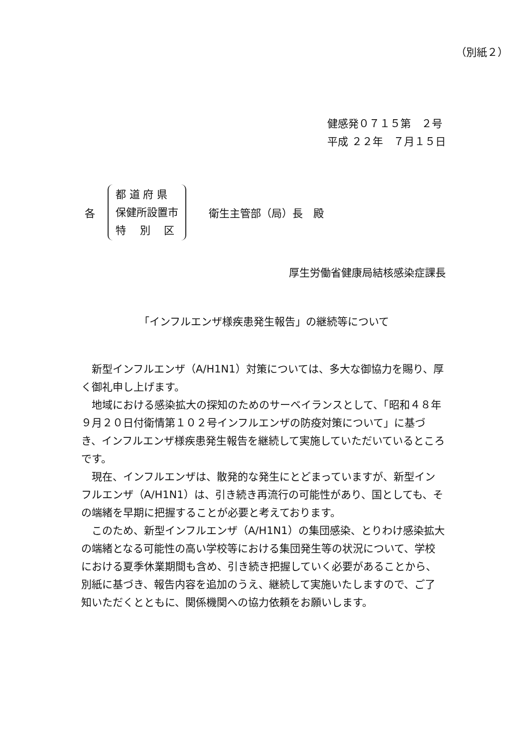（別紙２）
健感発０７１５第　２号
平成 ２２年　７月１５日
各
都 道 府 県
保健所設置市
特　 別　 区
衛生主管部（局）長　殿
厚生労働省健康局結核感染症課長
「インフルエンザ様疾患発生報告」の継続等について
新型インフルエンザ（A/H1N1）対策については、多大な御協力を賜り、厚く御礼申し上げます。
地域における感染拡大の探知のためのサーベイランスとして、「昭和４８年９月２０日付衛情第１０２号インフルエンザの防疫対策について」に基づき、インフルエンザ様疾患発生報告を継続して実施していただいているところです。
現在、インフルエンザは、散発的な発生にとどまっていますが、新型インフルエンザ（A/H1N1）は、引き続き再流行の可能性があり、国としても、その端緒を早期に把握することが必要と考えております。
このため、新型インフルエンザ（A/H1N1）の集団感染、とりわけ感染拡大の端緒となる可能性の高い学校等における集団発生等の状況について、学校における夏季休業期間も含め、引き続き把握していく必要があることから、別紙に基づき、報告内容を追加のうえ、継続して実施いたしますので、ご了知いただくとともに、関係機関への協力依頼をお願いします。